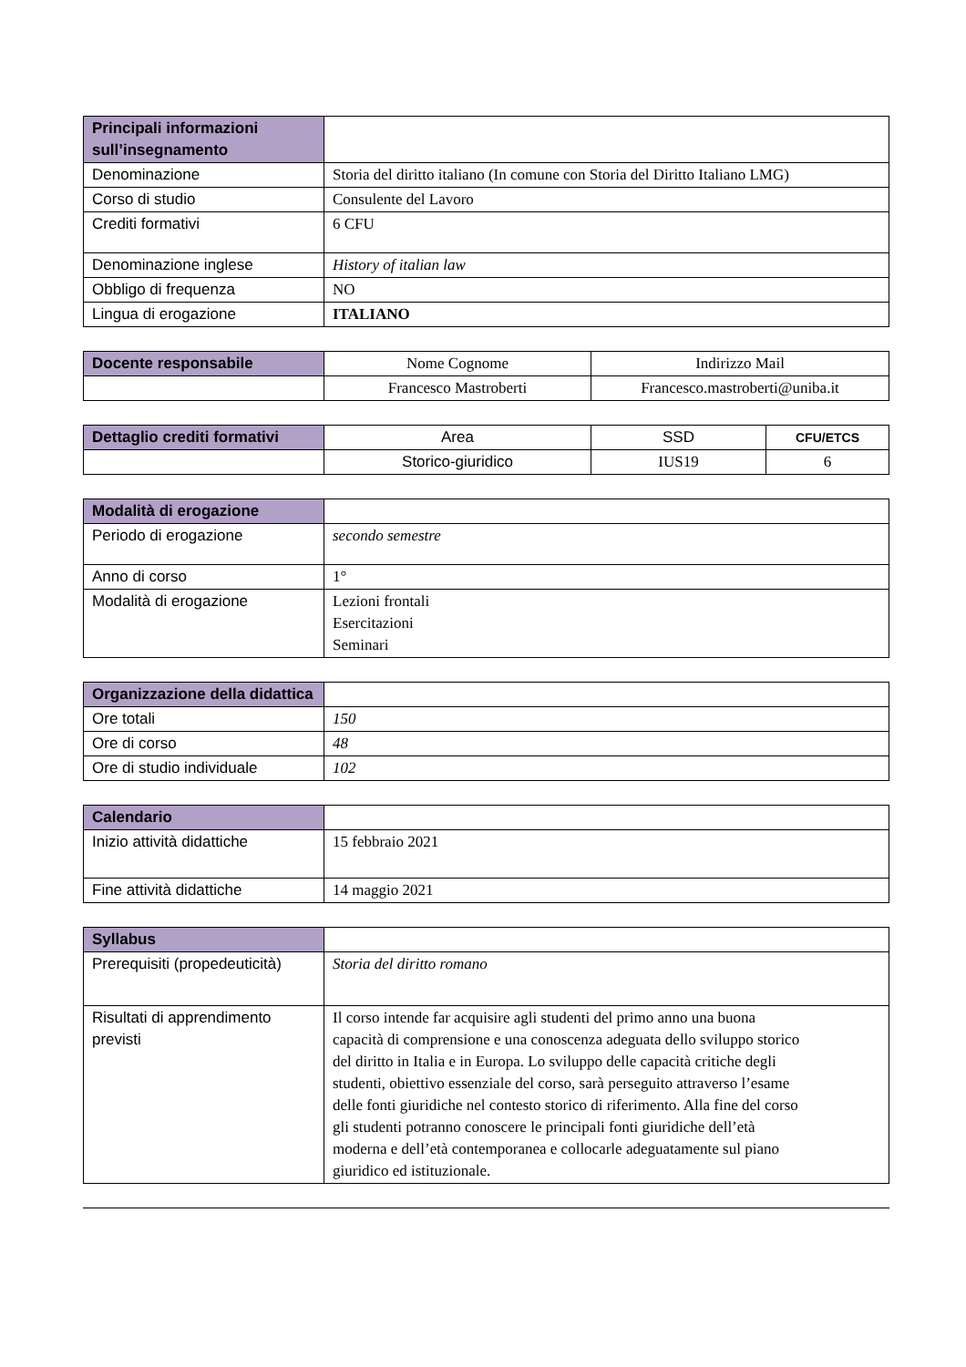| Principali informazioni sull’insegnamento | |
| Denominazione | Storia del diritto italiano (In comune con Storia del Diritto Italiano LMG) |
| Corso di studio | Consulente del Lavoro |
| Crediti formativi | 6 CFU |
| Denominazione inglese | History of italian law |
| Obbligo di frequenza | NO |
| Lingua di erogazione | ITALIANO |
| Docente responsabile | Nome Cognome | Indirizzo Mail |
| | Francesco Mastroberti | Francesco.mastroberti@uniba.it |
| Dettaglio crediti formativi | Area | SSD | CFU/ETCS |
| | Storico-giuridico | IUS19 | 6 |
| Modalità di erogazione | |
| Periodo di erogazione | secondo semestre |
| Anno di corso | 1° |
| Modalità di erogazione | Lezioni frontali Esercitazioni Seminari |
| Organizzazione della didattica | |
| Ore totali | 150 |
| Ore di corso | 48 |
| Ore di studio individuale | 102 |
| Calendario | |
| Inizio attività didattiche | 15 febbraio 2021 |
| Fine attività didattiche | 14 maggio 2021 |
| Syllabus | |
| Prerequisiti (propedeuticità) | Storia del diritto romano |
| Risultati di apprendimento previsti | Il corso intende far acquisire agli studenti del primo anno una buona capacità di comprensione e una conoscenza adeguata dello sviluppo storico del diritto in Italia e in Europa. Lo sviluppo delle capacità critiche degli studenti, obiettivo essenziale del corso, sarà perseguito attraverso l’esame delle fonti giuridiche nel contesto storico di riferimento. Alla fine del corso gli studenti potranno conoscere le principali fonti giuridiche dell’età moderna e dell’età contemporanea e collocarle adeguatamente sul piano giuridico ed istituzionale. |